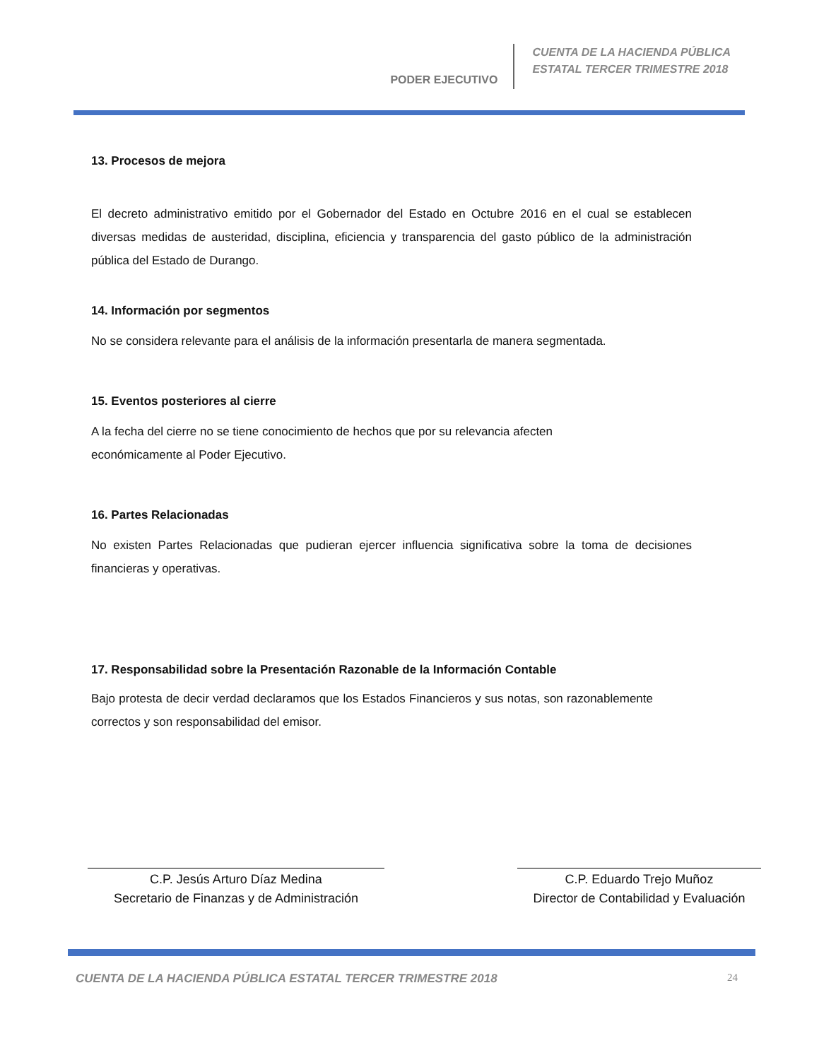PODER EJECUTIVO
CUENTA DE LA HACIENDA PÚBLICA
ESTATAL TERCER TRIMESTRE 2018
13. Procesos de mejora
El decreto administrativo emitido por el Gobernador del Estado en Octubre 2016 en el cual se establecen diversas medidas de austeridad, disciplina, eficiencia y transparencia del gasto público de la administración pública del Estado de Durango.
14. Información por segmentos
No se considera relevante para el análisis de la información presentarla de manera segmentada.
15. Eventos posteriores al cierre
A la fecha del cierre no se tiene conocimiento de hechos que por su relevancia afecten
económicamente al Poder Ejecutivo.
16. Partes Relacionadas
No existen Partes Relacionadas que pudieran ejercer influencia significativa sobre la toma de decisiones financieras y operativas.
17. Responsabilidad sobre la Presentación Razonable de la Información Contable
Bajo protesta de decir verdad declaramos que los Estados Financieros y sus notas, son razonablemente correctos y son responsabilidad del emisor.
C.P. Jesús Arturo Díaz Medina
Secretario de Finanzas y de Administración
C.P. Eduardo Trejo Muñoz
Director de Contabilidad y Evaluación
CUENTA DE LA HACIENDA PÚBLICA ESTATAL TERCER TRIMESTRE 2018 24